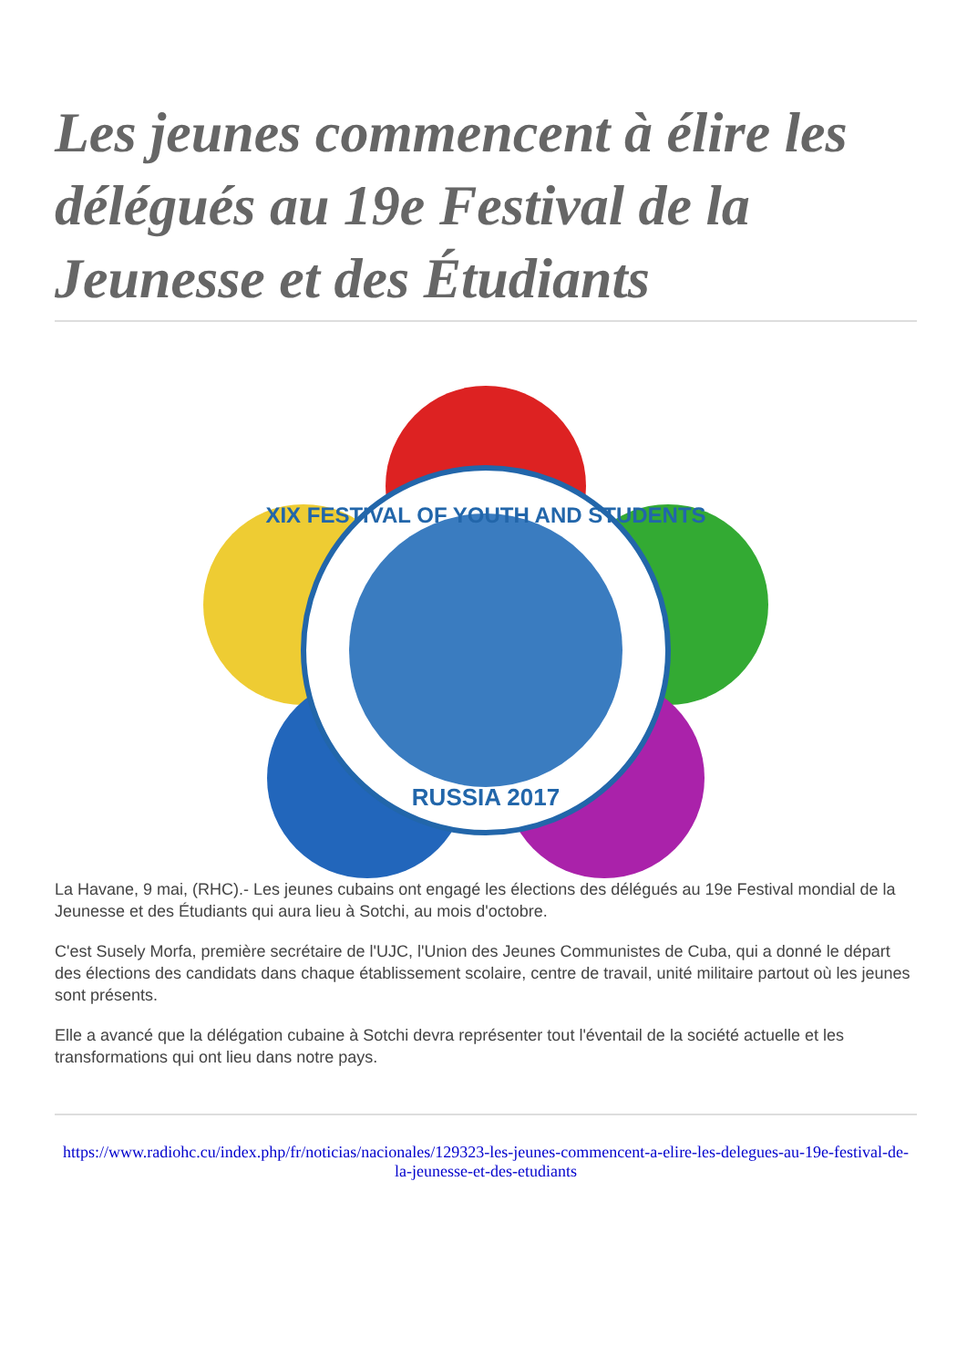Les jeunes commencent à élire les délégués au 19e Festival de la Jeunesse et des Étudiants
XIX FESTIVAL OF YOUTH AND STUDENTS
RUSSIA 2017
La Havane, 9 mai, (RHC).- Les jeunes cubains ont engagé les élections des délégués au 19e Festival mondial de la Jeunesse et des Étudiants qui aura lieu à Sotchi, au mois d'octobre.
C'est Susely Morfa, première secrétaire de l'UJC, l'Union des Jeunes Communistes de Cuba, qui a donné le départ des élections des candidats dans chaque établissement scolaire, centre de travail, unité militaire partout où les jeunes sont présents.
Elle a avancé que la délégation cubaine à Sotchi devra représenter tout l'éventail de la société actuelle et les transformations qui ont lieu dans notre pays.
https://www.radiohc.cu/index.php/fr/noticias/nacionales/129323-les-jeunes-commencent-a-elire-les-delegues-au-19e-festival-de-la-jeunesse-et-des-etudiants